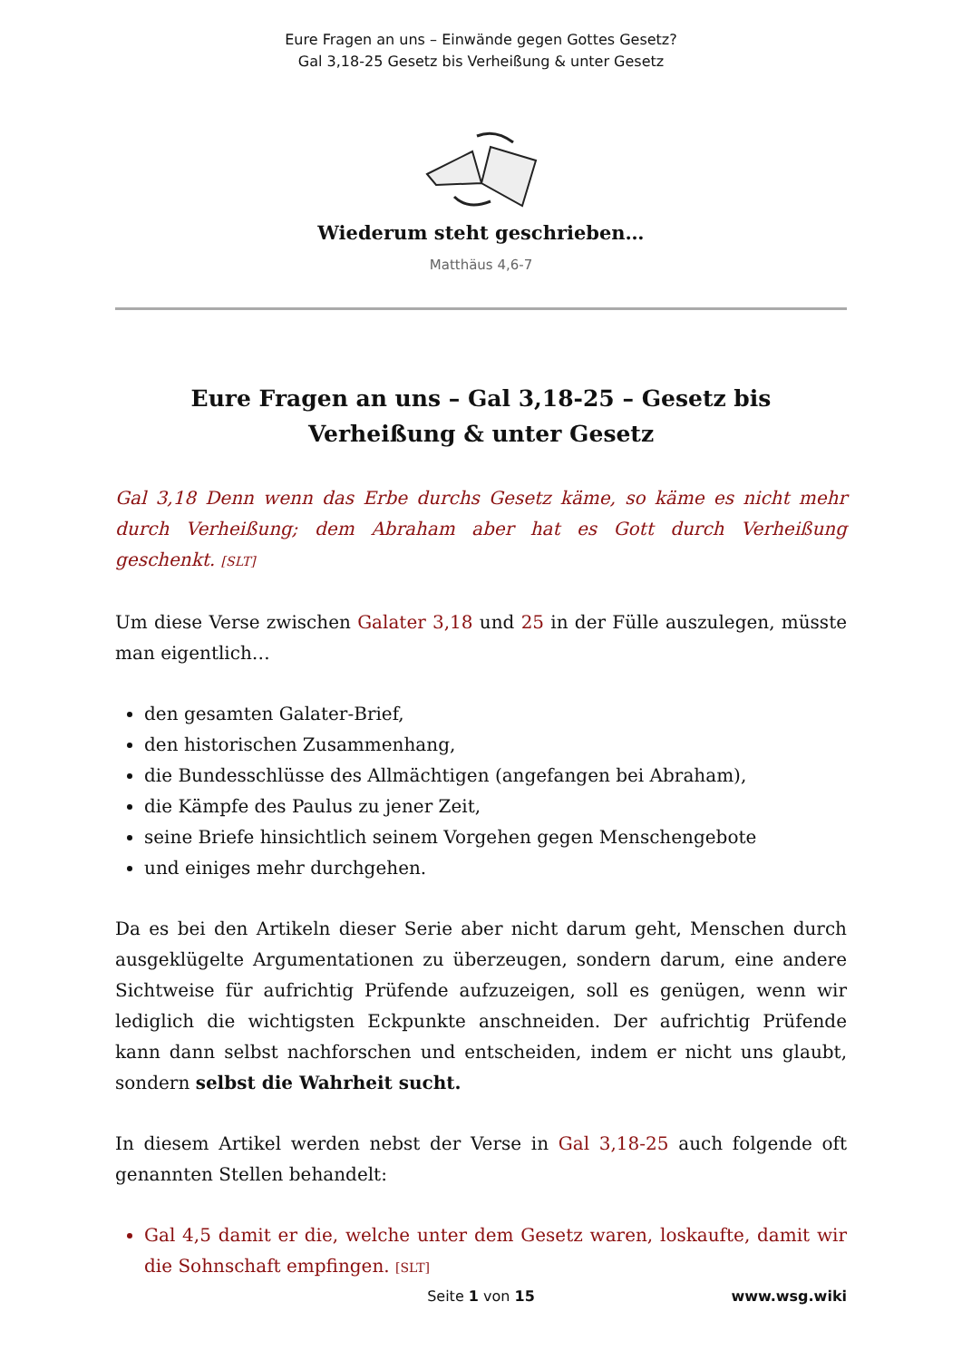Eure Fragen an uns – Einwände gegen Gottes Gesetz?
Gal 3,18-25 Gesetz bis Verheißung & unter Gesetz
Wiederum steht geschrieben…
Matthäus 4,6-7
Eure Fragen an uns – Gal 3,18-25 – Gesetz bis Verheißung & unter Gesetz
Gal 3,18 Denn wenn das Erbe durchs Gesetz käme, so käme es nicht mehr durch Verheißung; dem Abraham aber hat es Gott durch Verheißung geschenkt. [SLT]
Um diese Verse zwischen Galater 3,18 und 25 in der Fülle auszulegen, müsste man eigentlich…
den gesamten Galater-Brief,
den historischen Zusammenhang,
die Bundesschlüsse des Allmächtigen (angefangen bei Abraham),
die Kämpfe des Paulus zu jener Zeit,
seine Briefe hinsichtlich seinem Vorgehen gegen Menschengebote
und einiges mehr durchgehen.
Da es bei den Artikeln dieser Serie aber nicht darum geht, Menschen durch ausgeklügelte Argumentationen zu überzeugen, sondern darum, eine andere Sichtweise für aufrichtig Prüfende aufzuzeigen, soll es genügen, wenn wir lediglich die wichtigsten Eckpunkte anschneiden. Der aufrichtig Prüfende kann dann selbst nachforschen und entscheiden, indem er nicht uns glaubt, sondern selbst die Wahrheit sucht.
In diesem Artikel werden nebst der Verse in Gal 3,18-25 auch folgende oft genannten Stellen behandelt:
Gal 4,5 damit er die, welche unter dem Gesetz waren, loskaufte, damit wir die Sohnschaft empfingen. [SLT]
Seite 1 von 15
www.wsg.wiki